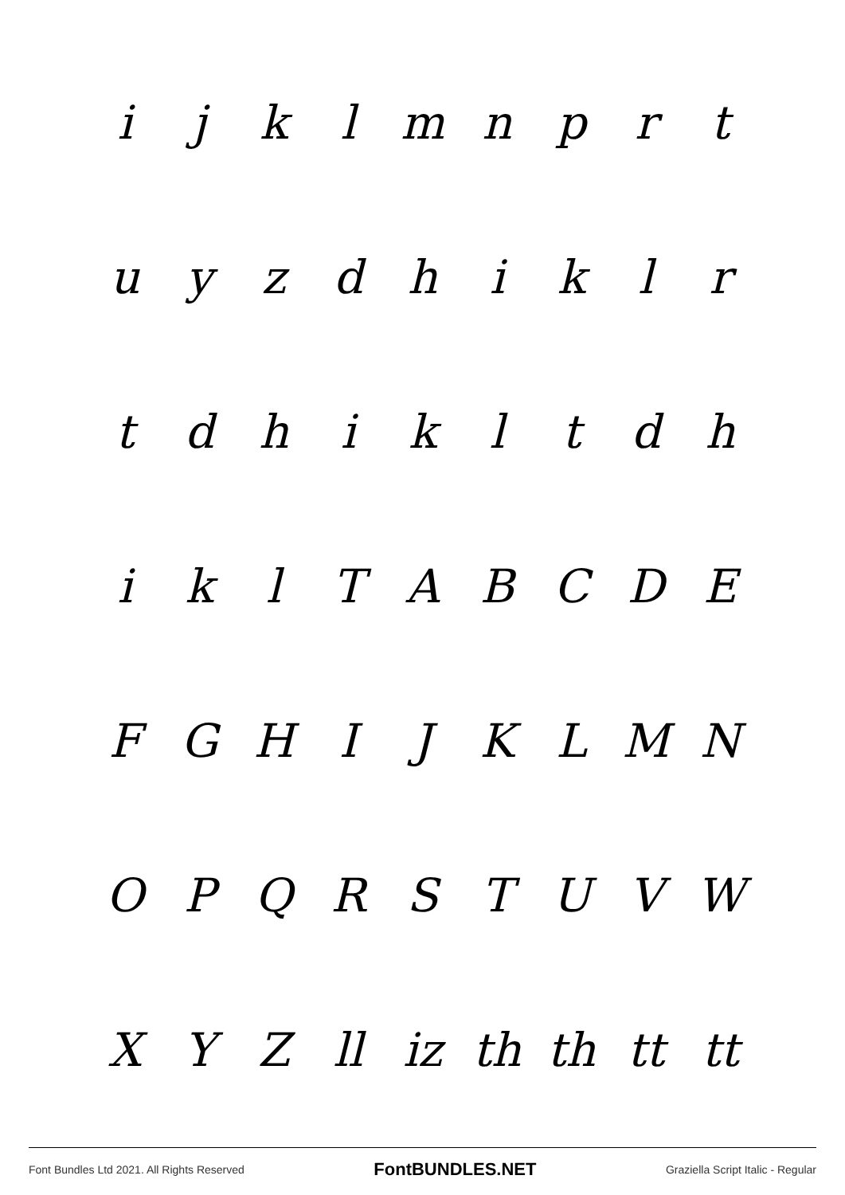ijklmnprt
uyzdhiklr
tdhikltdh
iklTABCDE
FGHIJKLMN
OPQRSTUVW
XYZ ll iz th th tt tt
Font Bundles Ltd 2021. All Rights Reserved FontBUNDLES.NET Graziella Script Italic - Regular